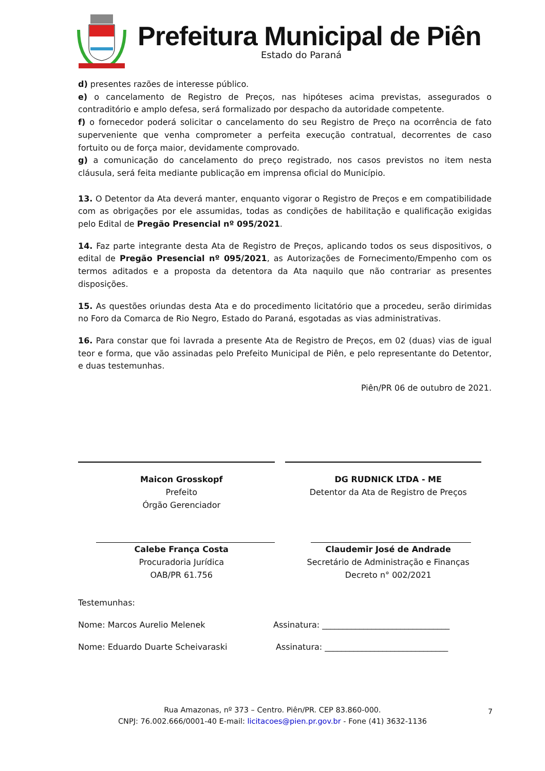Prefeitura Municipal de Piên
Estado do Paraná
d) presentes razões de interesse público.
e) o cancelamento de Registro de Preços, nas hipóteses acima previstas, assegurados o contraditório e amplo defesa, será formalizado por despacho da autoridade competente.
f) o fornecedor poderá solicitar o cancelamento do seu Registro de Preço na ocorrência de fato superveniente que venha comprometer a perfeita execução contratual, decorrentes de caso fortuito ou de força maior, devidamente comprovado.
g) a comunicação do cancelamento do preço registrado, nos casos previstos no item nesta cláusula, será feita mediante publicação em imprensa oficial do Município.
13. O Detentor da Ata deverá manter, enquanto vigorar o Registro de Preços e em compatibilidade com as obrigações por ele assumidas, todas as condições de habilitação e qualificação exigidas pelo Edital de Pregão Presencial nº 095/2021.
14. Faz parte integrante desta Ata de Registro de Preços, aplicando todos os seus dispositivos, o edital de Pregão Presencial nº 095/2021, as Autorizações de Fornecimento/Empenho com os termos aditados e a proposta da detentora da Ata naquilo que não contrariar as presentes disposições.
15. As questões oriundas desta Ata e do procedimento licitatório que a procedeu, serão dirimidas no Foro da Comarca de Rio Negro, Estado do Paraná, esgotadas as vias administrativas.
16. Para constar que foi lavrada a presente Ata de Registro de Preços, em 02 (duas) vias de igual teor e forma, que vão assinadas pelo Prefeito Municipal de Piên, e pelo representante do Detentor, e duas testemunhas.
Piên/PR 06 de outubro de 2021.
Maicon Grosskopf
Prefeito
Órgão Gerenciador
DG RUDNICK LTDA - ME
Detentor da Ata de Registro de Preços
Calebe França Costa
Procuradoria Jurídica
OAB/PR 61.756
Claudemir José de Andrade
Secretário de Administração e Finanças
Decreto n° 002/2021
Testemunhas:
Nome: Marcos Aurelio Melenek Assinatura: _______________________________
Nome: Eduardo Duarte Scheivaraski Assinatura: ______________________________
Rua Amazonas, nº 373 – Centro. Piên/PR. CEP 83.860-000.
CNPJ: 76.002.666/0001-40 E-mail: licitacoes@pien.pr.gov.br - Fone (41) 3632-1136
7